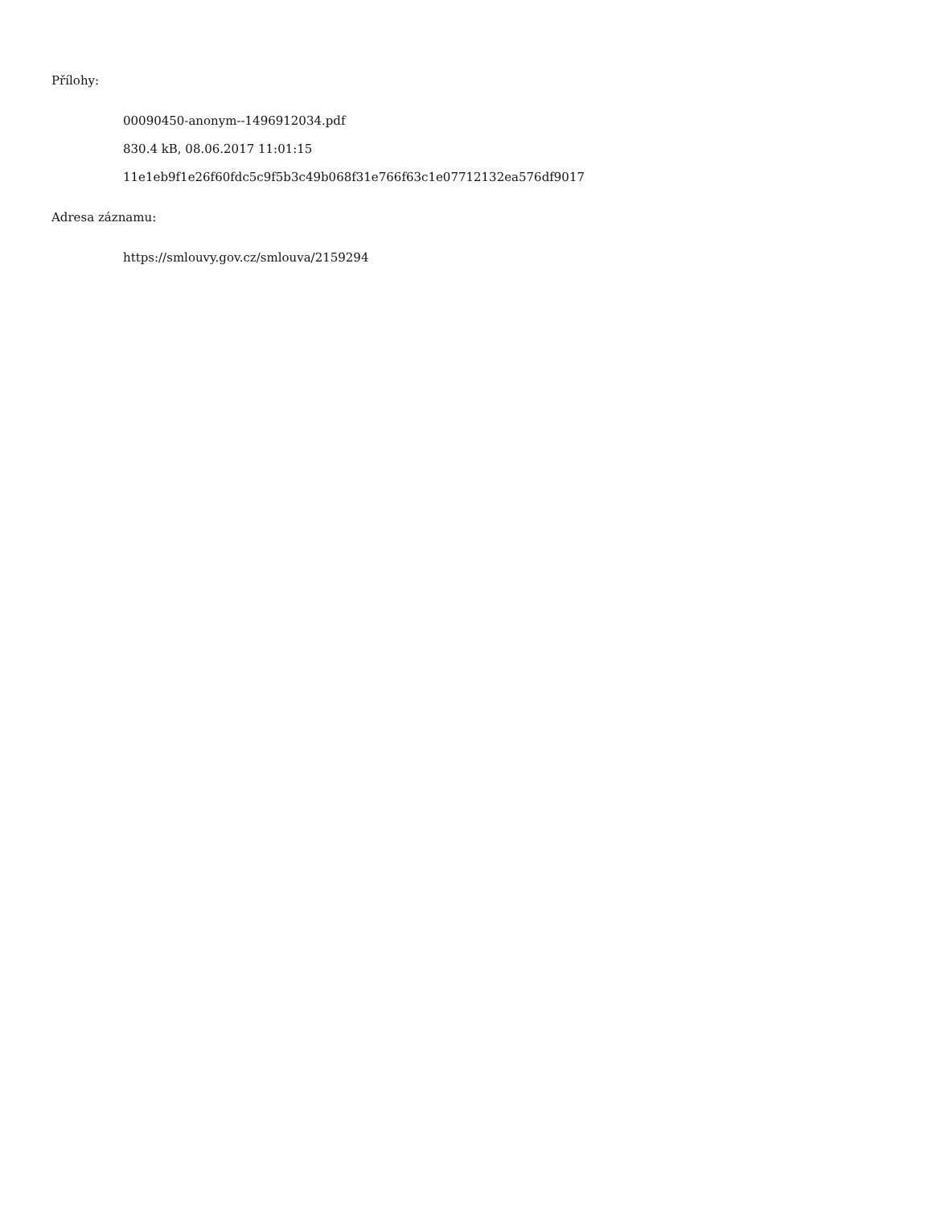Přílohy:
00090450-anonym--1496912034.pdf
830.4 kB, 08.06.2017 11:01:15
11e1eb9f1e26f60fdc5c9f5b3c49b068f31e766f63c1e07712132ea576df9017
Adresa záznamu:
https://smlouvy.gov.cz/smlouva/2159294